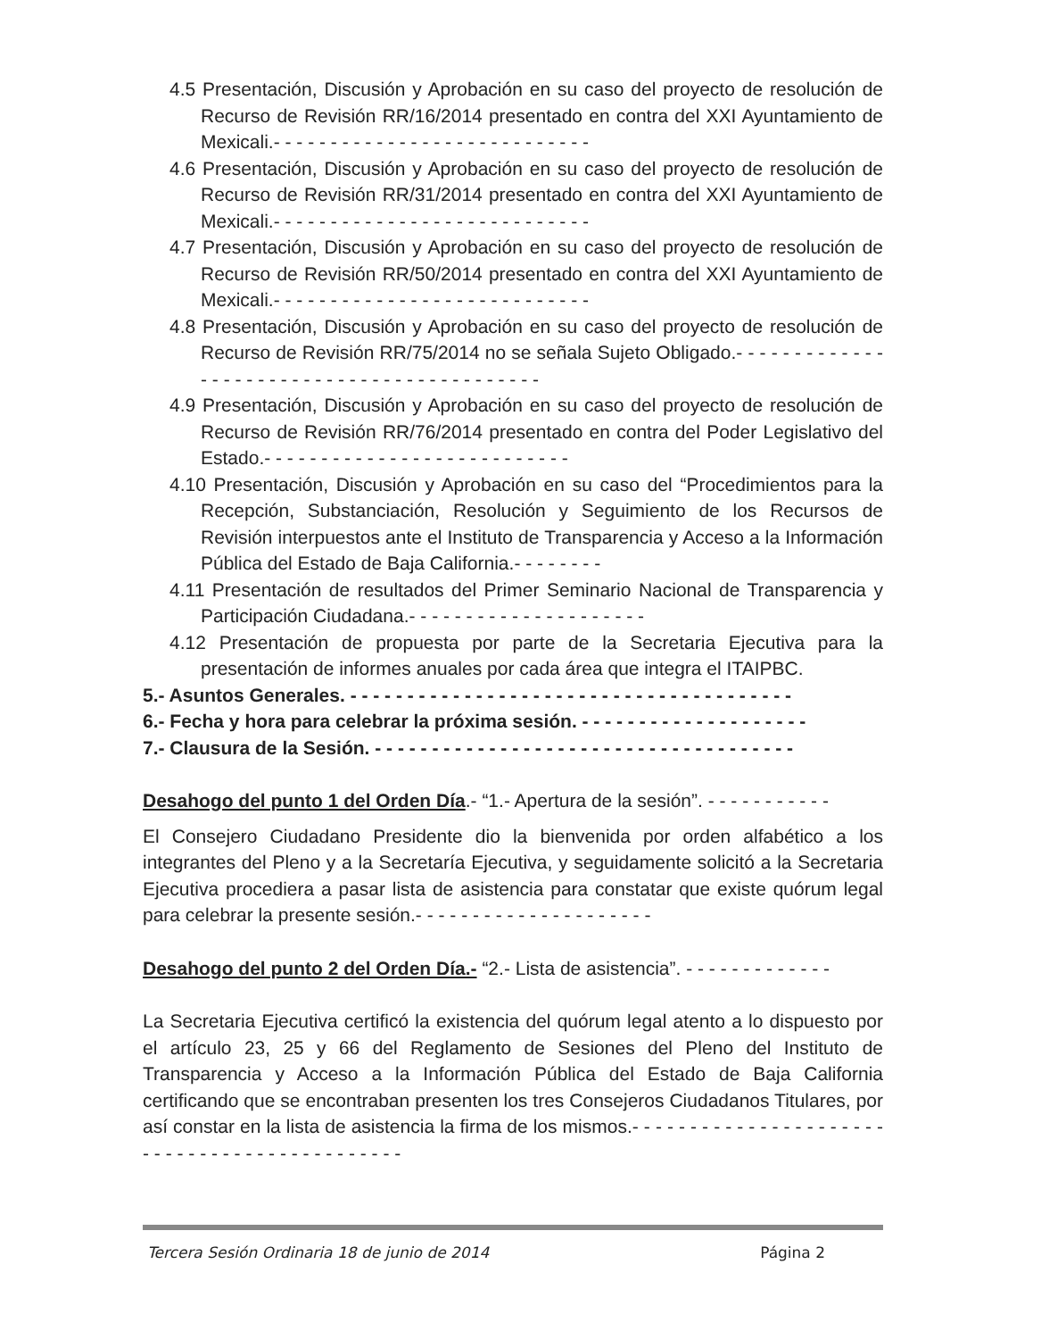4.5 Presentación, Discusión y Aprobación en su caso del proyecto de resolución de Recurso de Revisión RR/16/2014 presentado en contra del XXI Ayuntamiento de Mexicali.- - - - - - - - - - - - - - - - - - - - - - - - - - - -
4.6 Presentación, Discusión y Aprobación en su caso del proyecto de resolución de Recurso de Revisión RR/31/2014 presentado en contra del XXI Ayuntamiento de Mexicali.- - - - - - - - - - - - - - - - - - - - - - - - - - - -
4.7 Presentación, Discusión y Aprobación en su caso del proyecto de resolución de Recurso de Revisión RR/50/2014 presentado en contra del XXI Ayuntamiento de Mexicali.- - - - - - - - - - - - - - - - - - - - - - - - - - - -
4.8 Presentación, Discusión y Aprobación en su caso del proyecto de resolución de Recurso de Revisión RR/75/2014 no se señala Sujeto Obligado.- - - - - - - - - - - - - - - - - - - - - - - - - - - - - - - - - - - - - - - - - - -
4.9 Presentación, Discusión y Aprobación en su caso del proyecto de resolución de Recurso de Revisión RR/76/2014 presentado en contra del Poder Legislativo del Estado.- - - - - - - - - - - - - - - - - - - - - - - - - - -
4.10 Presentación, Discusión y Aprobación en su caso del “Procedimientos para la Recepción, Substanciación, Resolución y Seguimiento de los Recursos de Revisión interpuestos ante el Instituto de Transparencia y Acceso a la Información Pública del Estado de Baja California.- - - - - - - -
4.11 Presentación de resultados del Primer Seminario Nacional de Transparencia y Participación Ciudadana.- - - - - - - - - - - - - - - - - - - - -
4.12 Presentación de propuesta por parte de la Secretaria Ejecutiva para la presentación de informes anuales por cada área que integra el ITAIPBC.
5.- Asuntos Generales. - - - - - - - - - - - - - - - - - - - - - - - - - - - - - - - - - - - - - - -
6.- Fecha y hora para celebrar la próxima sesión. - - - - - - - - - - - - - - - - - - - -
7.- Clausura de la Sesión. - - - - - - - - - - - - - - - - - - - - - - - - - - - - - - - - - - - - -
Desahogo del punto 1 del Orden Día.- “1.- Apertura de la sesión”. - - - - - - - - - - -
El Consejero Ciudadano Presidente dio la bienvenida por orden alfabético a los integrantes del Pleno y a la Secretaría Ejecutiva, y seguidamente solicitó a la Secretaria Ejecutiva procediera a pasar lista de asistencia para constatar que existe quórum legal para celebrar la presente sesión.- - - - - - - - - - - - - - - - - - - - -
Desahogo del punto 2 del Orden Día.- “2.- Lista de asistencia”. - - - - - - - - - - - - -
La Secretaria Ejecutiva certificó la existencia del quórum legal atento a lo dispuesto por el artículo 23, 25 y 66 del Reglamento de Sesiones del Pleno del Instituto de Transparencia y Acceso a la Información Pública del Estado de Baja California certificando que se encontraban presenten los tres Consejeros Ciudadanos Titulares, por así constar en la lista de asistencia la firma de los mismos.- - - - - - - - - - - - - - - - - - - - - - - - - - - - - - - - - - - - - - - - - - - - -
Tercera Sesión Ordinaria 18 de junio de 2014 Página 2